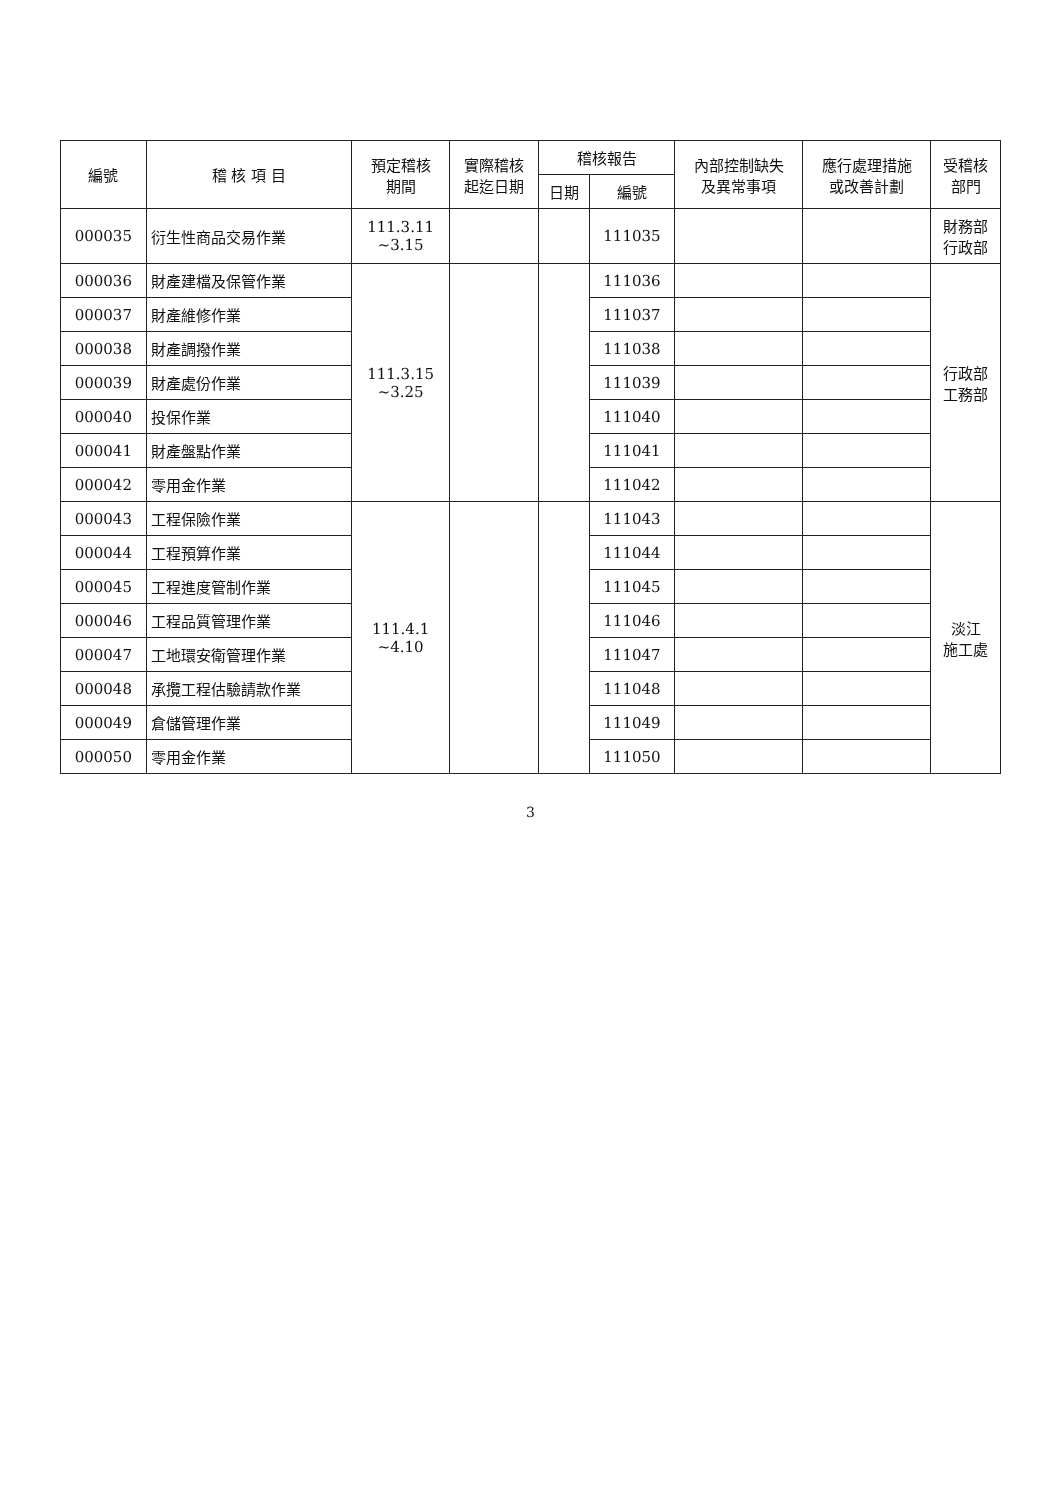| 編號 | 稽 核 項 目 | 預定稽核 期間 | 實際稽核 起迄日期 | 稽核報告 | | 內部控制缺失 及異常事項 | 應行處理措施 或改善計劃 | 受稽核 部門 |
| --- | --- | --- | --- | --- | --- | --- | --- | --- |
| | | | | 日期 | 編號 | | | |
| 000035 | 衍生性商品交易作業 | 111.3.11 ~3.15 | | | 111035 | | | 財務部 行政部 |
| 000036 | 財產建檔及保管作業 | 111.3.15 ~3.25 | | | 111036 | | | 行政部 工務部 |
| 000037 | 財產維修作業 | | | | 111037 | | | |
| 000038 | 財產調撥作業 | | | | 111038 | | | |
| 000039 | 財產處份作業 | | | | 111039 | | | |
| 000040 | 投保作業 | | | | 111040 | | | |
| 000041 | 財產盤點作業 | | | | 111041 | | | |
| 000042 | 零用金作業 | | | | 111042 | | | |
| 000043 | 工程保險作業 | 111.4.1 ~4.10 | | | 111043 | | | 淡江 施工處 |
| 000044 | 工程預算作業 | | | | 111044 | | | |
| 000045 | 工程進度管制作業 | | | | 111045 | | | |
| 000046 | 工程品質管理作業 | | | | 111046 | | | |
| 000047 | 工地環安衛管理作業 | | | | 111047 | | | |
| 000048 | 承攬工程估驗請款作業 | | | | 111048 | | | |
| 000049 | 倉儲管理作業 | | | | 111049 | | | |
| 000050 | 零用金作業 | | | | 111050 | | | |
3